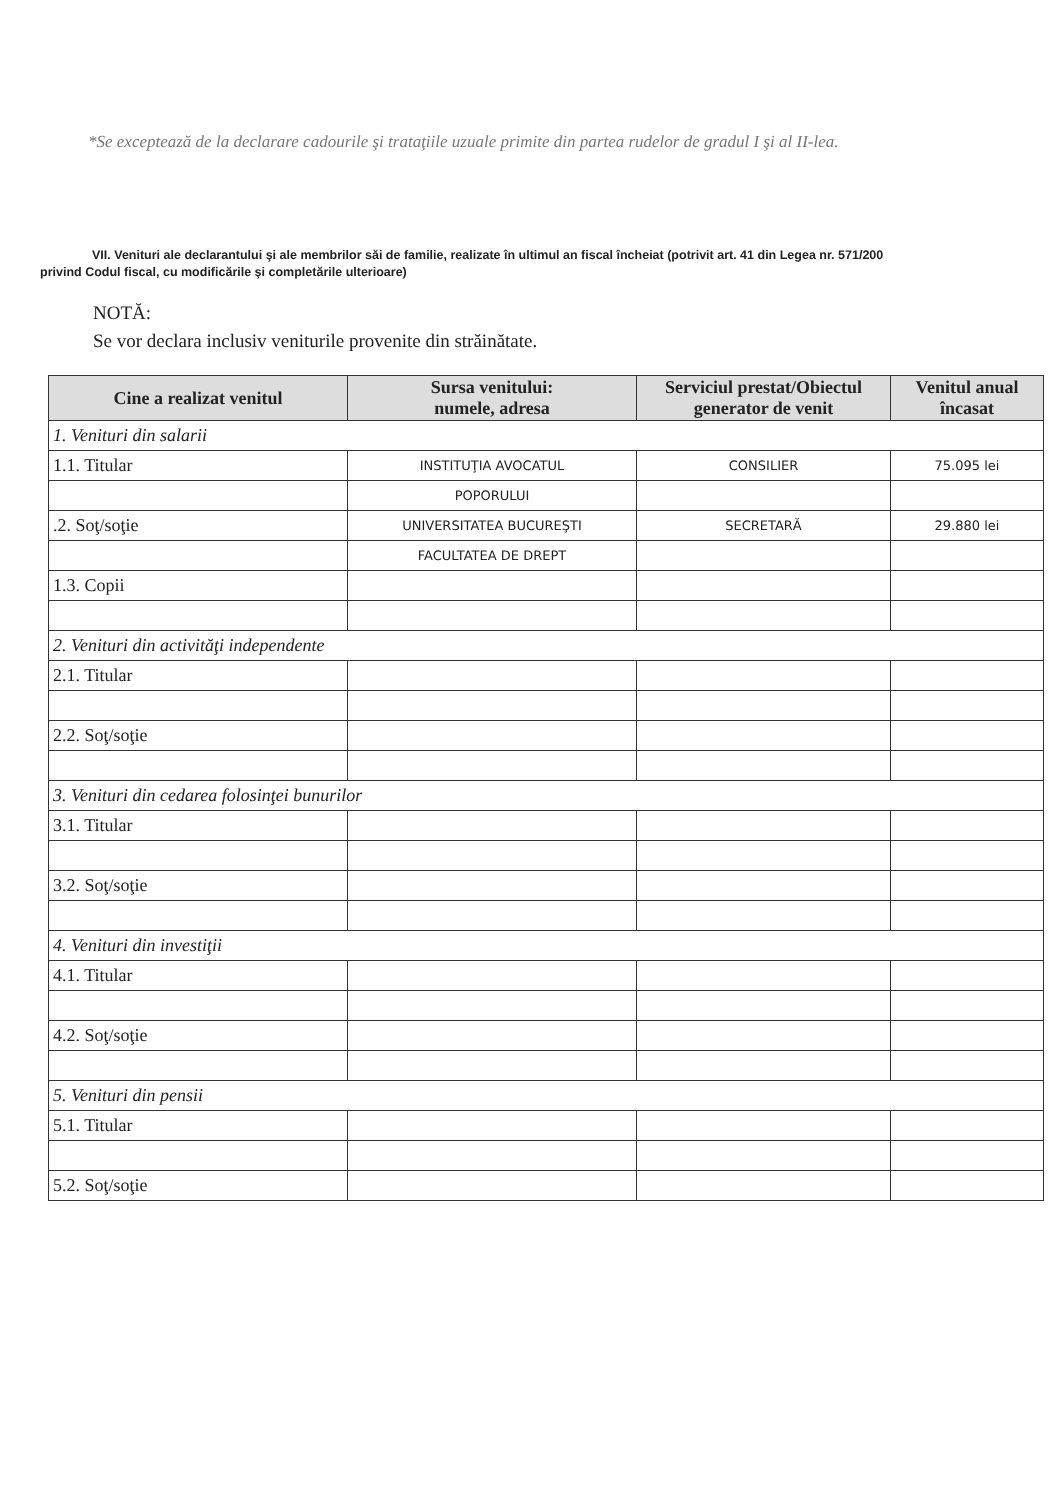*Se exceptează de la declarare cadourile şi trataţiile uzuale primite din partea rudelor de gradul I şi al II-lea.
VII. Venituri ale declarantului şi ale membrilor săi de familie, realizate în ultimul an fiscal încheiat (potrivit art. 41 din Legea nr. 571/200
privind Codul fiscal, cu modificările şi completările ulterioare)
NOTĂ:
Se vor declara inclusiv veniturile provenite din străinătate.
| Cine a realizat venitul | Sursa venitului: numele, adresa | Serviciul prestat/Obiectul generator de venit | Venitul anual încasat |
| --- | --- | --- | --- |
| 1. Venituri din salarii | | | |
| 1.1. Titular | INSTITUŢIA AVOCATUL | CONSILIER | 75.095 lei |
| | POPORULUI | | |
| .2. Soţ/soţie | UNIVERSITATEA BUCUREŞTI | SECRETARĂ | 29.880 lei |
| | FACULTATEA DE DREPT | | |
| 1.3. Copii | | | |
| 2. Venituri din activităţi independente | | | |
| 2.1. Titular | | | |
| 2.2. Soţ/soţie | | | |
| 3. Venituri din cedarea folosinţei bunurilor | | | |
| 3.1. Titular | | | |
| 3.2. Soţ/soţie | | | |
| 4. Venituri din investiţii | | | |
| 4.1. Titular | | | |
| 4.2. Soţ/soţie | | | |
| 5. Venituri din pensii | | | |
| 5.1. Titular | | | |
| 5.2. Soţ/soţie | | | |